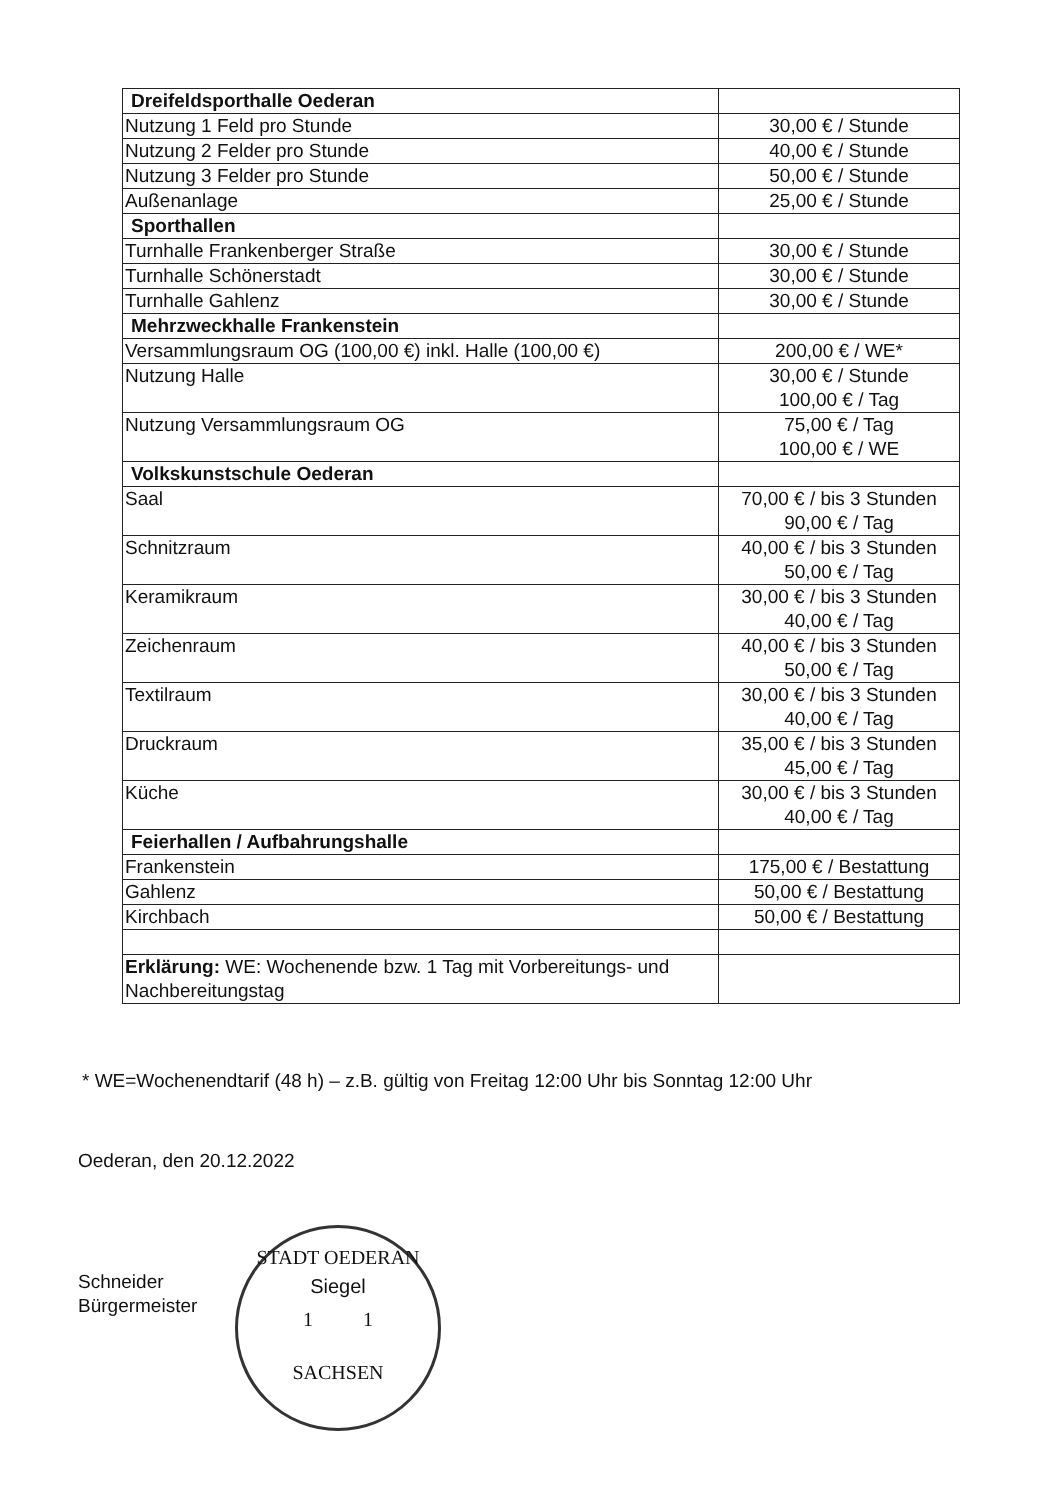| Dreifeldsporthalle Oederan | |
| Nutzung 1 Feld pro Stunde | 30,00 € / Stunde |
| Nutzung 2 Felder pro Stunde | 40,00 € / Stunde |
| Nutzung 3 Felder pro Stunde | 50,00 € / Stunde |
| Außenanlage | 25,00 € / Stunde |
| Sporthallen | |
| Turnhalle Frankenberger Straße | 30,00 € / Stunde |
| Turnhalle Schönerstadt | 30,00 € / Stunde |
| Turnhalle Gahlenz | 30,00 € / Stunde |
| Mehrzweckhalle Frankenstein | |
| Versammlungsraum OG (100,00 €) inkl. Halle (100,00 €) | 200,00 € / WE* |
| Nutzung Halle | 30,00 € / Stunde 100,00 € / Tag |
| Nutzung Versammlungsraum OG | 75,00 € / Tag 100,00 € / WE |
| Volkskunstschule Oederan | |
| Saal | 70,00 € / bis 3 Stunden 90,00 € / Tag |
| Schnitzraum | 40,00 € / bis 3 Stunden 50,00 € / Tag |
| Keramikraum | 30,00 € / bis 3 Stunden 40,00 € / Tag |
| Zeichenraum | 40,00 € / bis 3 Stunden 50,00 € / Tag |
| Textilraum | 30,00 € / bis 3 Stunden 40,00 € / Tag |
| Druckraum | 35,00 € / bis 3 Stunden 45,00 € / Tag |
| Küche | 30,00 € / bis 3 Stunden 40,00 € / Tag |
| Feierhallen / Aufbahrungshalle | |
| Frankenstein | 175,00 € / Bestattung |
| Gahlenz | 50,00 € / Bestattung |
| Kirchbach | 50,00 € / Bestattung |
| Erklärung: WE: Wochenende bzw. 1 Tag mit Vorbereitungs- und Nachbereitungstag | |
* WE=Wochenendtarif (48 h) – z.B. gültig von Freitag 12:00 Uhr bis Sonntag 12:00 Uhr
Oederan, den 20.12.2022
Schneider
Bürgermeister
STADT OEDERAN
Siegel
1 1
SACHSEN